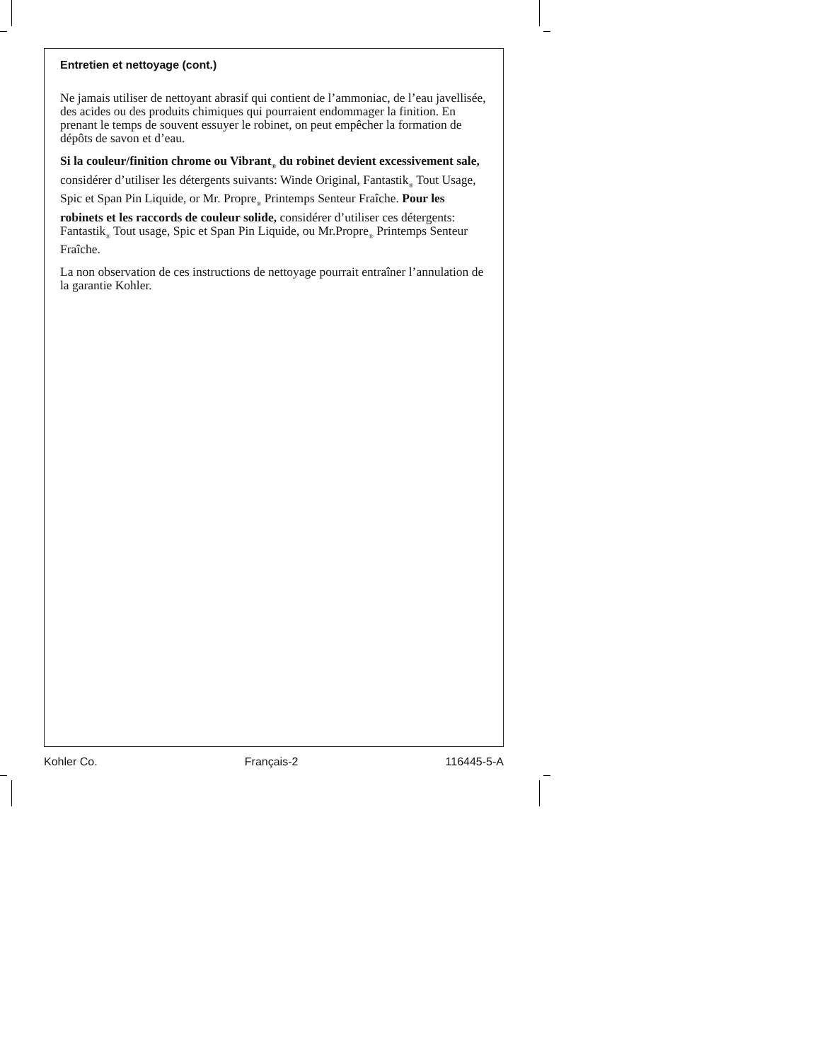Entretien et nettoyage (cont.)
Ne jamais utiliser de nettoyant abrasif qui contient de l’ammoniac, de l’eau javellisée, des acides ou des produits chimiques qui pourraient endommager la finition. En prenant le temps de souvent essuyer le robinet, on peut empêcher la formation de dépôts de savon et d’eau.
Si la couleur/finition chrome ou Vibrant<sub>®</sub> du robinet devient excessivement sale, considérer d’utiliser les détergents suivants: Winde Original, Fantastik<sub>®</sub> Tout Usage, Spic et Span Pin Liquide, or Mr. Propre<sub>®</sub> Printemps Senteur Fraîche. Pour les robinets et les raccords de couleur solide, considérer d’utiliser ces détergents: Fantastik<sub>®</sub> Tout usage, Spic et Span Pin Liquide, ou Mr.Propre<sub>®</sub> Printemps Senteur Fraîche.
La non observation de ces instructions de nettoyage pourrait entraîner l’annulation de la garantie Kohler.
Kohler Co. Français-2 116445-5-A